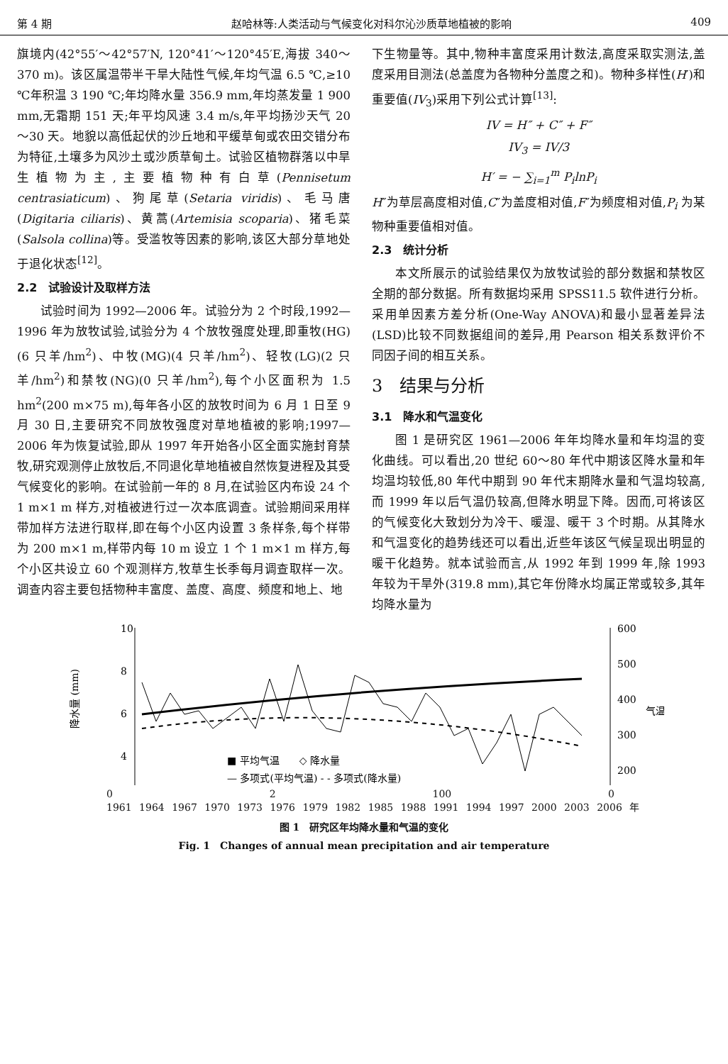第 4 期 赵哈林等:人类活动与气候变化对科尔沁沙质草地植被的影响 409
旗境内(42°55′～42°57′N, 120°41′～120°45′E,海拔 340～370 m)。该区属温带半干旱大陆性气候,年均气温 6.5 ℃,≥10 ℃年积温 3 190 ℃;年均降水量 356.9 mm,年均蒸发量 1 900 mm,无霜期 151 天;年平均风速 3.4 m/s,年平均扬沙天气 20～30 天。地貌以高低起伏的沙丘地和平缓草甸或农田交错分布为特征,土壤多为风沙土或沙质草甸土。试验区植物群落以中旱生植物为主,主要植物种有白草(Pennisetum centrasiaticum)、狗尾草(Setaria viridis)、毛马唐(Digitaria ciliaris)、黄蒿(Artemisia scoparia)、猪毛菜(Salsola collina)等。受滥牧等因素的影响,该区大部分草地处于退化状态<sup>[12]</sup>。
2.2　试验设计及取样方法
试验时间为 1992—2006 年。试验分为 2 个时段,1992—1996 年为放牧试验,试验分为 4 个放牧强度处理,即重牧(HG)(6 只羊/hm<sup>2</sup>)、中牧(MG)(4 只羊/hm<sup>2</sup>)、轻牧(LG)(2 只羊/hm<sup>2</sup>)和禁牧(NG)(0 只羊/hm<sup>2</sup>),每个小区面积为 1.5 hm<sup>2</sup>(200 m×75 m),每年各小区的放牧时间为 6 月 1 日至 9 月 30 日,主要研究不同放牧强度对草地植被的影响;1997—2006 年为恢复试验,即从 1997 年开始各小区全面实施封育禁牧,研究观测停止放牧后,不同退化草地植被自然恢复进程及其受气候变化的影响。在试验前一年的 8 月,在试验区内布设 24 个 1 m×1 m 样方,对植被进行过一次本底调查。试验期间采用样带加样方法进行取样,即在每个小区内设置 3 条样条,每个样带为 200 m×1 m,样带内每 10 m 设立 1 个 1 m×1 m 样方,每个小区共设立 60 个观测样方,牧草生长季每月调查取样一次。调查内容主要包括物种丰富度、盖度、高度、频度和地上、地
下生物量等。其中,物种丰富度采用计数法,高度采取实测法,盖度采用目测法(总盖度为各物种分盖度之和)。物种多样性(H′)和重要值(IV<sub>3</sub>)采用下列公式计算<sup>[13]</sup>:
IV = H″ + C″ + F″
IV<sub>3</sub> = IV/3
H′ = − ∑<sub>i=1</sub><sup>m</sup> P<sub>i</sub>lnP<sub>i</sub>
H″为草层高度相对值,C″为盖度相对值,F″为频度相对值,P<sub>i</sub> 为某物种重要值相对值。
2.3　统计分析
本文所展示的试验结果仅为放牧试验的部分数据和禁牧区全期的部分数据。所有数据均采用 SPSS11.5 软件进行分析。采用单因素方差分析(One-Way ANOVA)和最小显著差异法(LSD)比较不同数据组间的差异,用 Pearson 相关系数评价不同因子间的相互关系。
3　结果与分析
3.1　降水和气温变化
图 1 是研究区 1961—2006 年年均降水量和年均温的变化曲线。可以看出,20 世纪 60～80 年代中期该区降水量和年均温均较低,80 年代中期到 90 年代末期降水量和气温均较高,而 1999 年以后气温仍较高,但降水明显下降。因而,可将该区的气候变化大致划分为冷干、暖湿、暖干 3 个时期。从其降水和气温变化的趋势线还可以看出,近些年该区气候呈现出明显的暖干化趋势。就本试验而言,从 1992 年到 1999 年,除 1993 年较为干旱外(319.8 mm),其它年份降水均属正常或较多,其年均降水量为
10
8
6
4
降水量 (mm)
600
500
400
300
200
气温 (℃)
■ 平均气温　　◇ 降水量
— 多项式(平均气温) - - 多项式(降水量)
0 2 100 0
1961 1964 1967 1970 1973 1976 1979 1982 1985 1988 1991 1994 1997 2000 2003 2006 年
图 1　研究区年均降水量和气温的变化
Fig. 1　Changes of annual mean precipitation and air temperature